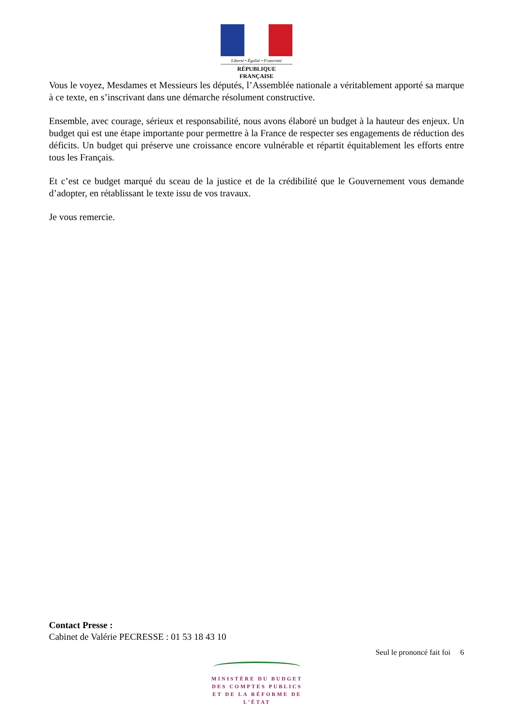Liberté • Égalité • Fraternité
RÉPUBLIQUE FRANÇAISE
Vous le voyez, Mesdames et Messieurs les députés, l’Assemblée nationale a véritablement apporté sa marque à ce texte, en s’inscrivant dans une démarche résolument constructive.
Ensemble, avec courage, sérieux et responsabilité, nous avons élaboré un budget à la hauteur des enjeux. Un budget qui est une étape importante pour permettre à la France de respecter ses engagements de réduction des déficits. Un budget qui préserve une croissance encore vulnérable et répartit équitablement les efforts entre tous les Français.
Et c’est ce budget marqué du sceau de la justice et de la crédibilité que le Gouvernement vous demande d’adopter, en rétablissant le texte issu de vos travaux.
Je vous remercie.
Contact Presse :
Cabinet de Valérie PECRESSE : 01 53 18 43 10
Seul le prononcé fait foi 6
MINISTÈRE DU BUDGET
DES COMPTES PUBLICS
ET DE LA RÉFORME DE L’ÉTAT